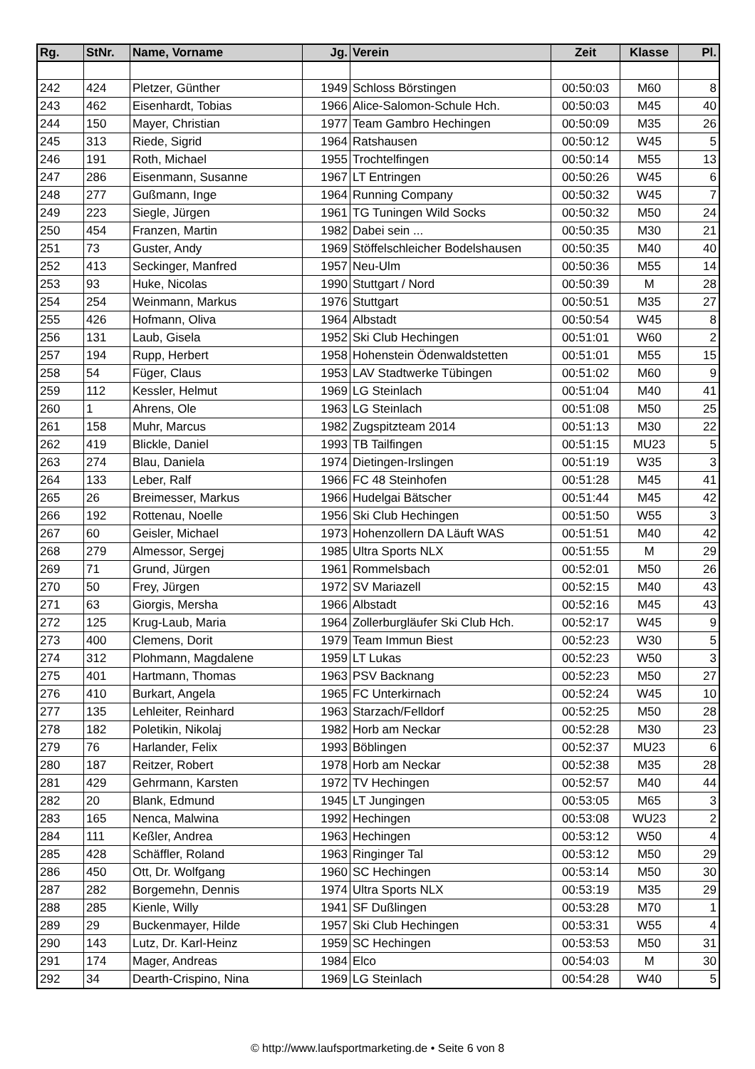| Rg. | StNr. | Name, Vorname | Jg. | Verein | Zeit | Klasse | Pl. |
| --- | --- | --- | --- | --- | --- | --- | --- |
| 242 | 424 | Pletzer, Günther | 1949 | Schloss Börstingen | 00:50:03 | M60 | 8 |
| 243 | 462 | Eisenhardt, Tobias | 1966 | Alice-Salomon-Schule Hch. | 00:50:03 | M45 | 40 |
| 244 | 150 | Mayer, Christian | 1977 | Team Gambro Hechingen | 00:50:09 | M35 | 26 |
| 245 | 313 | Riede, Sigrid | 1964 | Ratshausen | 00:50:12 | W45 | 5 |
| 246 | 191 | Roth, Michael | 1955 | Trochtelfingen | 00:50:14 | M55 | 13 |
| 247 | 286 | Eisenmann, Susanne | 1967 | LT Entringen | 00:50:26 | W45 | 6 |
| 248 | 277 | Gußmann, Inge | 1964 | Running Company | 00:50:32 | W45 | 7 |
| 249 | 223 | Siegle, Jürgen | 1961 | TG Tuningen Wild Socks | 00:50:32 | M50 | 24 |
| 250 | 454 | Franzen, Martin | 1982 | Dabei sein ... | 00:50:35 | M30 | 21 |
| 251 | 73 | Guster, Andy | 1969 | Stöffelschleicher Bodelshausen | 00:50:35 | M40 | 40 |
| 252 | 413 | Seckinger, Manfred | 1957 | Neu-Ulm | 00:50:36 | M55 | 14 |
| 253 | 93 | Huke, Nicolas | 1990 | Stuttgart / Nord | 00:50:39 | M | 28 |
| 254 | 254 | Weinmann, Markus | 1976 | Stuttgart | 00:50:51 | M35 | 27 |
| 255 | 426 | Hofmann, Oliva | 1964 | Albstadt | 00:50:54 | W45 | 8 |
| 256 | 131 | Laub, Gisela | 1952 | Ski Club Hechingen | 00:51:01 | W60 | 2 |
| 257 | 194 | Rupp, Herbert | 1958 | Hohenstein Ödenwaldstetten | 00:51:01 | M55 | 15 |
| 258 | 54 | Füger, Claus | 1953 | LAV Stadtwerke Tübingen | 00:51:02 | M60 | 9 |
| 259 | 112 | Kessler, Helmut | 1969 | LG Steinlach | 00:51:04 | M40 | 41 |
| 260 | 1 | Ahrens, Ole | 1963 | LG Steinlach | 00:51:08 | M50 | 25 |
| 261 | 158 | Muhr, Marcus | 1982 | Zugspitzteam 2014 | 00:51:13 | M30 | 22 |
| 262 | 419 | Blickle, Daniel | 1993 | TB Tailfingen | 00:51:15 | MU23 | 5 |
| 263 | 274 | Blau, Daniela | 1974 | Dietingen-Irslingen | 00:51:19 | W35 | 3 |
| 264 | 133 | Leber, Ralf | 1966 | FC 48 Steinhofen | 00:51:28 | M45 | 41 |
| 265 | 26 | Breimesser, Markus | 1966 | Hudelgai Bätscher | 00:51:44 | M45 | 42 |
| 266 | 192 | Rottenau, Noelle | 1956 | Ski Club Hechingen | 00:51:50 | W55 | 3 |
| 267 | 60 | Geisler, Michael | 1973 | Hohenzollern DA Läuft WAS | 00:51:51 | M40 | 42 |
| 268 | 279 | Almessor, Sergej | 1985 | Ultra Sports NLX | 00:51:55 | M | 29 |
| 269 | 71 | Grund, Jürgen | 1961 | Rommelsbach | 00:52:01 | M50 | 26 |
| 270 | 50 | Frey, Jürgen | 1972 | SV Mariazell | 00:52:15 | M40 | 43 |
| 271 | 63 | Giorgis, Mersha | 1966 | Albstadt | 00:52:16 | M45 | 43 |
| 272 | 125 | Krug-Laub, Maria | 1964 | Zollerburgläufer Ski Club Hch. | 00:52:17 | W45 | 9 |
| 273 | 400 | Clemens, Dorit | 1979 | Team Immun Biest | 00:52:23 | W30 | 5 |
| 274 | 312 | Plohmann, Magdalene | 1959 | LT Lukas | 00:52:23 | W50 | 3 |
| 275 | 401 | Hartmann, Thomas | 1963 | PSV Backnang | 00:52:23 | M50 | 27 |
| 276 | 410 | Burkart, Angela | 1965 | FC Unterkirnach | 00:52:24 | W45 | 10 |
| 277 | 135 | Lehleiter, Reinhard | 1963 | Starzach/Felldorf | 00:52:25 | M50 | 28 |
| 278 | 182 | Poletikin, Nikolaj | 1982 | Horb am Neckar | 00:52:28 | M30 | 23 |
| 279 | 76 | Harlander, Felix | 1993 | Böblingen | 00:52:37 | MU23 | 6 |
| 280 | 187 | Reitzer, Robert | 1978 | Horb am Neckar | 00:52:38 | M35 | 28 |
| 281 | 429 | Gehrmann, Karsten | 1972 | TV Hechingen | 00:52:57 | M40 | 44 |
| 282 | 20 | Blank, Edmund | 1945 | LT Jungingen | 00:53:05 | M65 | 3 |
| 283 | 165 | Nenca, Malwina | 1992 | Hechingen | 00:53:08 | WU23 | 2 |
| 284 | 111 | Keßler, Andrea | 1963 | Hechingen | 00:53:12 | W50 | 4 |
| 285 | 428 | Schäffler, Roland | 1963 | Ringinger Tal | 00:53:12 | M50 | 29 |
| 286 | 450 | Ott, Dr. Wolfgang | 1960 | SC Hechingen | 00:53:14 | M50 | 30 |
| 287 | 282 | Borgemehn, Dennis | 1974 | Ultra Sports NLX | 00:53:19 | M35 | 29 |
| 288 | 285 | Kienle, Willy | 1941 | SF Dußlingen | 00:53:28 | M70 | 1 |
| 289 | 29 | Buckenmayer, Hilde | 1957 | Ski Club Hechingen | 00:53:31 | W55 | 4 |
| 290 | 143 | Lutz, Dr. Karl-Heinz | 1959 | SC Hechingen | 00:53:53 | M50 | 31 |
| 291 | 174 | Mager, Andreas | 1984 | Elco | 00:54:03 | M | 30 |
| 292 | 34 | Dearth-Crispino, Nina | 1969 | LG Steinlach | 00:54:28 | W40 | 5 |
© http://www.laufsportmarketing.de • Seite 6 von 8